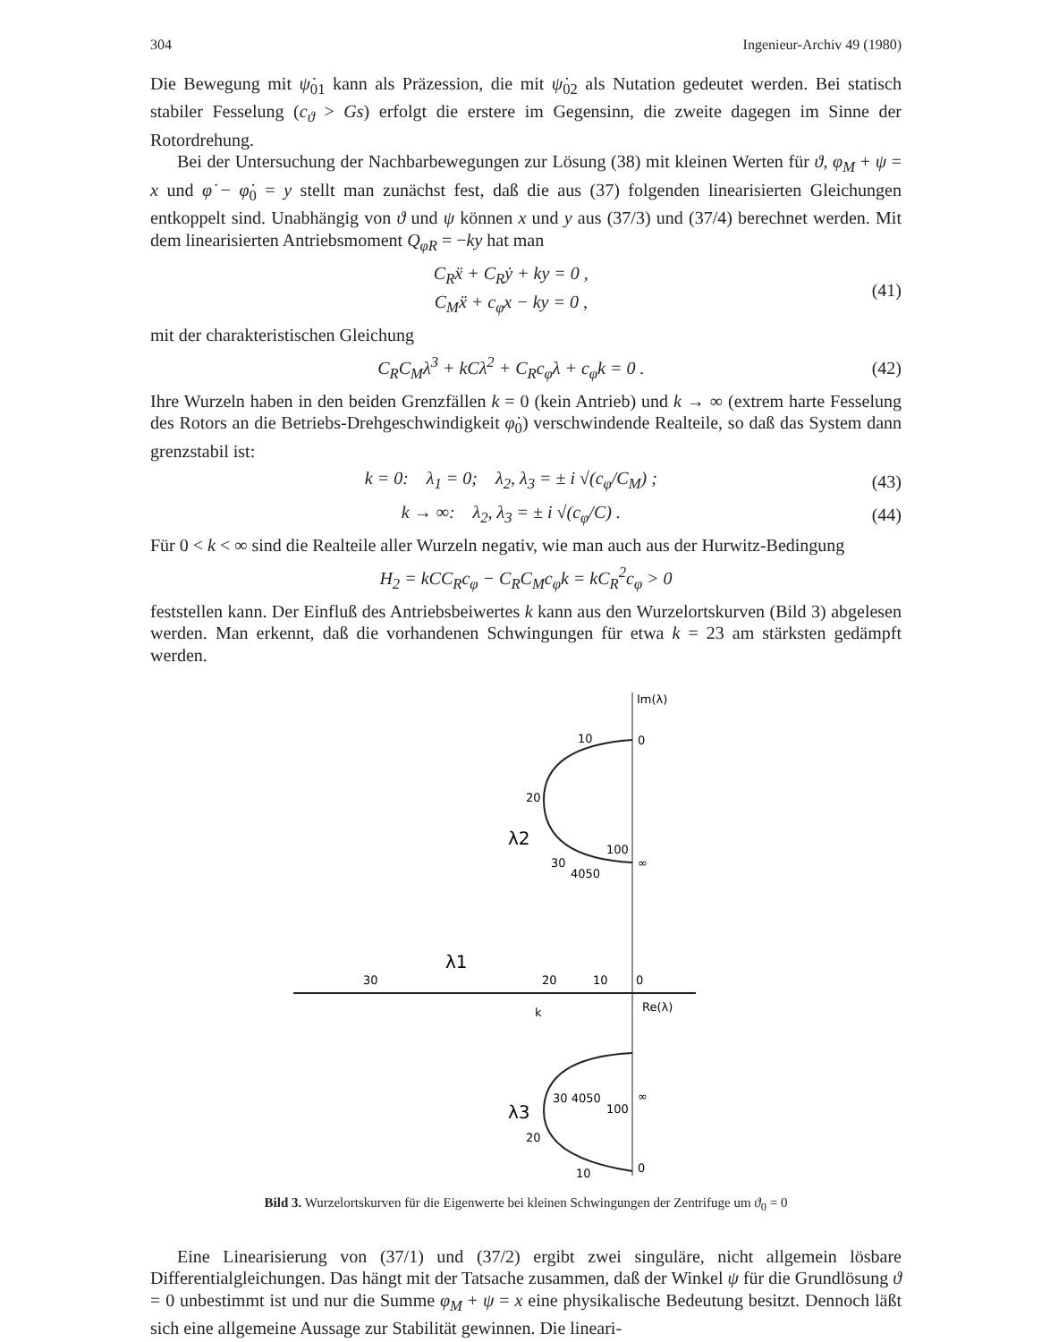304 Ingenieur-Archiv 49 (1980)
Die Bewegung mit ψ̇<sub>01</sub> kann als Präzession, die mit ψ̇<sub>02</sub> als Nutation gedeutet werden. Bei statisch stabiler Fesselung (c<sub>ϑ</sub> > Gs) erfolgt die erstere im Gegensinn, die zweite dagegen im Sinne der Rotordrehung.
Bei der Untersuchung der Nachbarbewegungen zur Lösung (38) mit kleinen Werten für ϑ, φ<sub>M</sub> + ψ = x und φ̇ − φ̇<sub>0</sub> = y stellt man zunächst fest, daß die aus (37) folgenden linearisierten Gleichungen entkoppelt sind. Unabhängig von ϑ und ψ können x und y aus (37/3) und (37/4) berechnet werden. Mit dem linearisierten Antriebsmoment Q<sub>φR</sub> = −ky hat man
C<sub>R</sub>ẍ + C<sub>R</sub>ẏ + ky = 0 ,
C<sub>M</sub>ẍ + c<sub>φ</sub>x − ky = 0 , (41)
mit der charakteristischen Gleichung
C<sub>R</sub>C<sub>M</sub>λ<sup>3</sup> + kCλ<sup>2</sup> + C<sub>R</sub>c<sub>φ</sub>λ + c<sub>φ</sub>k = 0 . (42)
Ihre Wurzeln haben in den beiden Grenzfällen k = 0 (kein Antrieb) und k → ∞ (extrem harte Fesselung des Rotors an die Betriebs-Drehgeschwindigkeit φ̇<sub>0</sub>) verschwindende Realteile, so daß das System dann grenzstabil ist:
k = 0: λ<sub>1</sub> = 0; λ<sub>2</sub>, λ<sub>3</sub> = ± i √(c<sub>φ</sub>/C<sub>M</sub>) ; (43)
k → ∞: λ<sub>2</sub>, λ<sub>3</sub> = ± i √(c<sub>φ</sub>/C) . (44)
Für 0 < k < ∞ sind die Realteile aller Wurzeln negativ, wie man auch aus der Hurwitz-Bedingung
H<sub>2</sub> = kCC<sub>R</sub>c<sub>φ</sub> − C<sub>R</sub>C<sub>M</sub>c<sub>φ</sub>k = kC<sub>R</sub><sup>2</sup>c<sub>φ</sub> > 0
feststellen kann. Der Einfluß des Antriebsbeiwertes k kann aus den Wurzelortskurven (Bild 3) abgelesen werden. Man erkennt, daß die vorhandenen Schwingungen für etwa k = 23 am stärksten gedämpft werden.
Im(λ)
Re(λ)
0
10
20
λ2
30
4050
100
∞
λ1
30
20
10
0
k
λ3
30 4050
100
∞
20
10
0
Bild 3. Wurzelortskurven für die Eigenwerte bei kleinen Schwingungen der Zentrifuge um ϑ<sub>0</sub> = 0
Eine Linearisierung von (37/1) und (37/2) ergibt zwei singuläre, nicht allgemein lösbare Differentialgleichungen. Das hängt mit der Tatsache zusammen, daß der Winkel ψ für die Grundlösung ϑ = 0 unbestimmt ist und nur die Summe φ<sub>M</sub> + ψ = x eine physikalische Bedeutung besitzt. Dennoch läßt sich eine allgemeine Aussage zur Stabilität gewinnen. Die lineari-